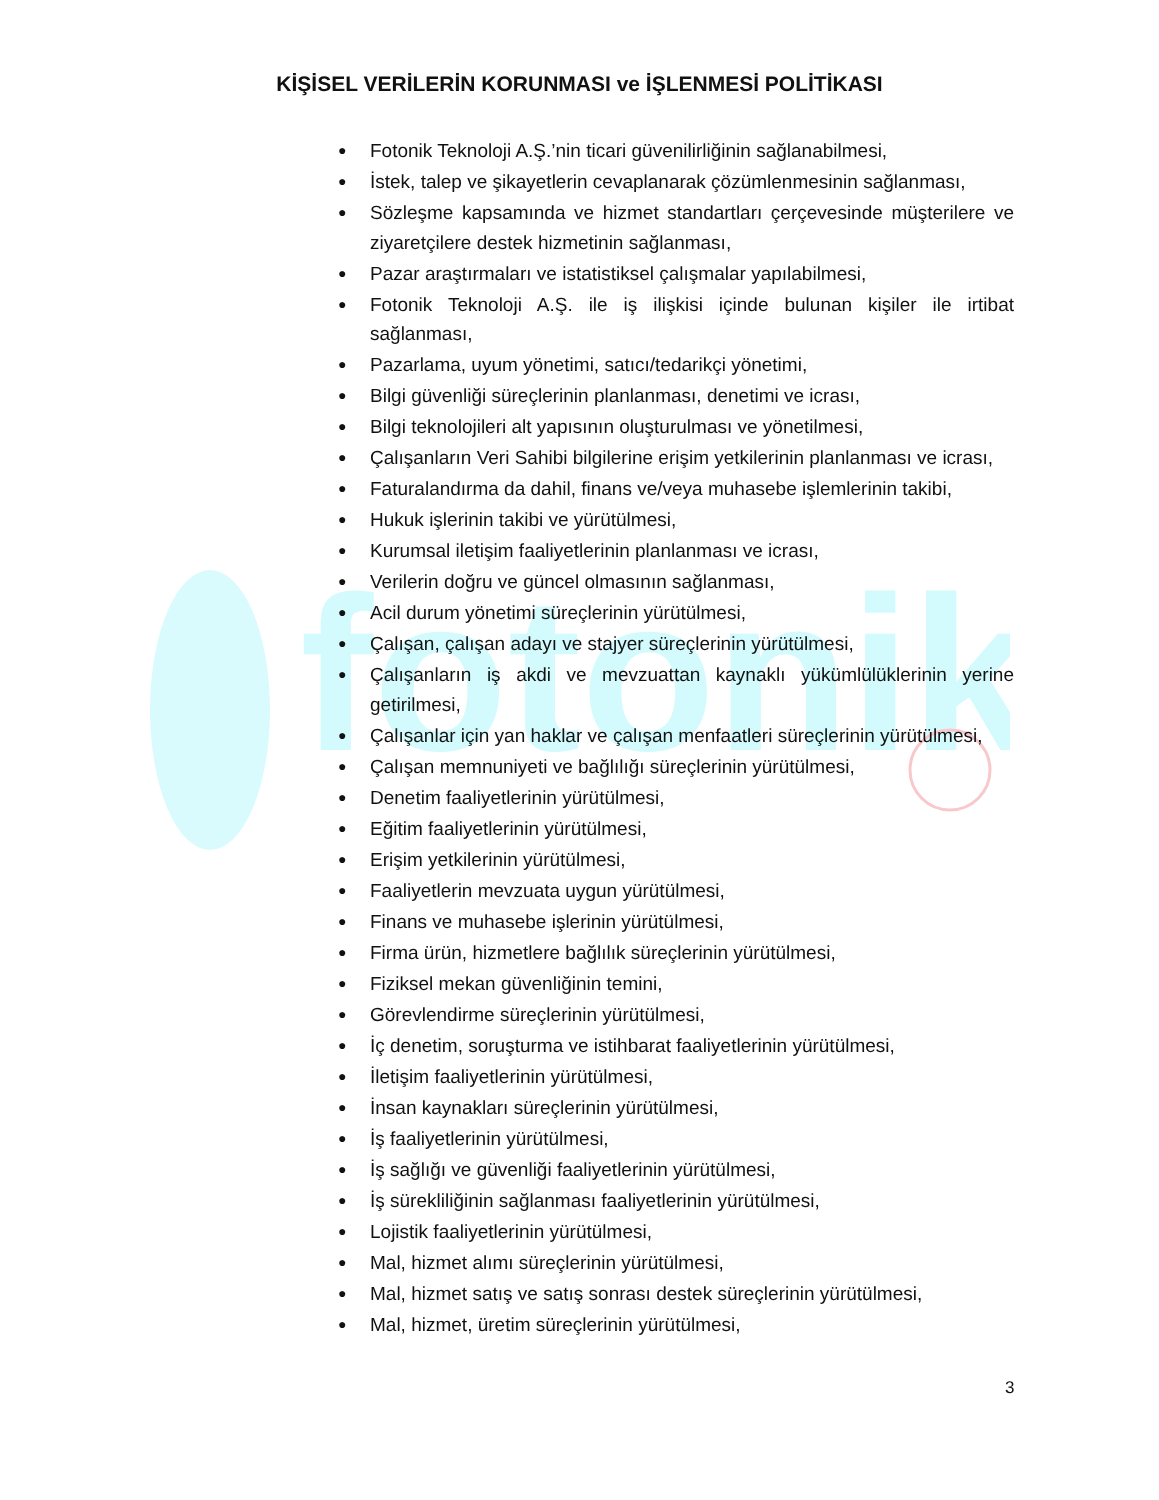fotonik
KİŞİSEL VERİLERİN KORUNMASI ve İŞLENMESİ POLİTİKASI
● Fotonik Teknoloji A.Ş.’nin ticari güvenilirliğinin sağlanabilmesi,
● İstek, talep ve şikayetlerin cevaplanarak çözümlenmesinin sağlanması,
● Sözleşme kapsamında ve hizmet standartları çerçevesinde müşterilere ve ziyaretçilere destek hizmetinin sağlanması,
● Pazar araştırmaları ve istatistiksel çalışmalar yapılabilmesi,
● Fotonik Teknoloji A.Ş. ile iş ilişkisi içinde bulunan kişiler ile irtibat sağlanması,
● Pazarlama, uyum yönetimi, satıcı/tedarikçi yönetimi,
● Bilgi güvenliği süreçlerinin planlanması, denetimi ve icrası,
● Bilgi teknolojileri alt yapısının oluşturulması ve yönetilmesi,
● Çalışanların Veri Sahibi bilgilerine erişim yetkilerinin planlanması ve icrası,
● Faturalandırma da dahil, finans ve/veya muhasebe işlemlerinin takibi,
● Hukuk işlerinin takibi ve yürütülmesi,
● Kurumsal iletişim faaliyetlerinin planlanması ve icrası,
● Verilerin doğru ve güncel olmasının sağlanması,
● Acil durum yönetimi süreçlerinin yürütülmesi,
● Çalışan, çalışan adayı ve stajyer süreçlerinin yürütülmesi,
● Çalışanların iş akdi ve mevzuattan kaynaklı yükümlülüklerinin yerine getirilmesi,
● Çalışanlar için yan haklar ve çalışan menfaatleri süreçlerinin yürütülmesi,
● Çalışan memnuniyeti ve bağlılığı süreçlerinin yürütülmesi,
● Denetim faaliyetlerinin yürütülmesi,
● Eğitim faaliyetlerinin yürütülmesi,
● Erişim yetkilerinin yürütülmesi,
● Faaliyetlerin mevzuata uygun yürütülmesi,
● Finans ve muhasebe işlerinin yürütülmesi,
● Firma ürün, hizmetlere bağlılık süreçlerinin yürütülmesi,
● Fiziksel mekan güvenliğinin temini,
● Görevlendirme süreçlerinin yürütülmesi,
● İç denetim, soruşturma ve istihbarat faaliyetlerinin yürütülmesi,
● İletişim faaliyetlerinin yürütülmesi,
● İnsan kaynakları süreçlerinin yürütülmesi,
● İş faaliyetlerinin yürütülmesi,
● İş sağlığı ve güvenliği faaliyetlerinin yürütülmesi,
● İş sürekliliğinin sağlanması faaliyetlerinin yürütülmesi,
● Lojistik faaliyetlerinin yürütülmesi,
● Mal, hizmet alımı süreçlerinin yürütülmesi,
● Mal, hizmet satış ve satış sonrası destek süreçlerinin yürütülmesi,
● Mal, hizmet, üretim süreçlerinin yürütülmesi,
3